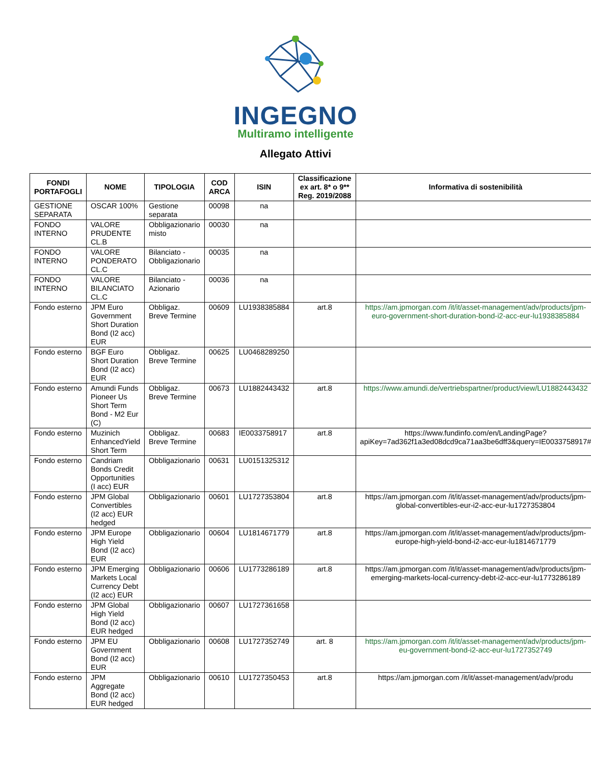INGEGNO
Multiramo intelligente
Allegato Attivi
| FONDI PORTAFOGLI | NOME | TIPOLOGIA | COD ARCA | ISIN | Classificazione ex art. 8* o 9** Reg. 2019/2088 | Informativa di sostenibilità |
| --- | --- | --- | --- | --- | --- | --- |
| GESTIONE SEPARATA | OSCAR 100% | Gestione separata | 00098 | na | | |
| FONDO INTERNO | VALORE PRUDENTE CL.B | Obbligazionario misto | 00030 | na | | |
| FONDO INTERNO | VALORE PONDERATO CL.C | Bilanciato - Obbligazionario | 00035 | na | | |
| FONDO INTERNO | VALORE BILANCIATO CL.C | Bilanciato - Azionario | 00036 | na | | |
| Fondo esterno | JPM Euro Government Short Duration Bond (I2 acc) EUR | Obbligaz. Breve Termine | 00609 | LU1938385884 | art.8 | https://am.jpmorgan.com /it/it/asset-management/adv/products/jpm-euro-government-short-duration-bond-i2-acc-eur-lu1938385884 |
| Fondo esterno | BGF Euro Short Duration Bond (I2 acc) EUR | Obbligaz. Breve Termine | 00625 | LU0468289250 | | |
| Fondo esterno | Amundi Funds Pioneer Us Short Term Bond - M2 Eur (C) | Obbligaz. Breve Termine | 00673 | LU1882443432 | art.8 | https://www.amundi.de/vertriebspartner/product/view/LU1882443432 |
| Fondo esterno | Muzinich EnhancedYield Short Term | Obbligaz. Breve Termine | 00683 | IE0033758917 | art.8 | https://www.fundinfo.com/en/LandingPage?apiKey=7ad362f1a3ed08dcd9ca71aa3be6dff3&query=IE0033758917# |
| Fondo esterno | Candriam Bonds Credit Opportunities (I acc) EUR | Obbligazionario | 00631 | LU0151325312 | | |
| Fondo esterno | JPM Global Convertibles (I2 acc) EUR hedged | Obbligazionario | 00601 | LU1727353804 | art.8 | https://am.jpmorgan.com /it/it/asset-management/adv/products/jpm-global-convertibles-eur-i2-acc-eur-lu1727353804 |
| Fondo esterno | JPM Europe High Yield Bond (I2 acc) EUR | Obbligazionario | 00604 | LU1814671779 | art.8 | https://am.jpmorgan.com /it/it/asset-management/adv/products/jpm-europe-high-yield-bond-i2-acc-eur-lu1814671779 |
| Fondo esterno | JPM Emerging Markets Local Currency Debt (I2 acc) EUR | Obbligazionario | 00606 | LU1773286189 | art.8 | https://am.jpmorgan.com /it/it/asset-management/adv/products/jpm-emerging-markets-local-currency-debt-i2-acc-eur-lu1773286189 |
| Fondo esterno | JPM Global High Yield Bond (I2 acc) EUR hedged | Obbligazionario | 00607 | LU1727361658 | | |
| Fondo esterno | JPM EU Government Bond (I2 acc) EUR | Obbligazionario | 00608 | LU1727352749 | art. 8 | https://am.jpmorgan.com /it/it/asset-management/adv/products/jpm-eu-government-bond-i2-acc-eur-lu1727352749 |
| Fondo esterno | JPM Aggregate Bond (I2 acc) EUR hedged | Obbligazionario | 00610 | LU1727350453 | art.8 | https://am.jpmorgan.com /it/it/asset-management/adv/produ |